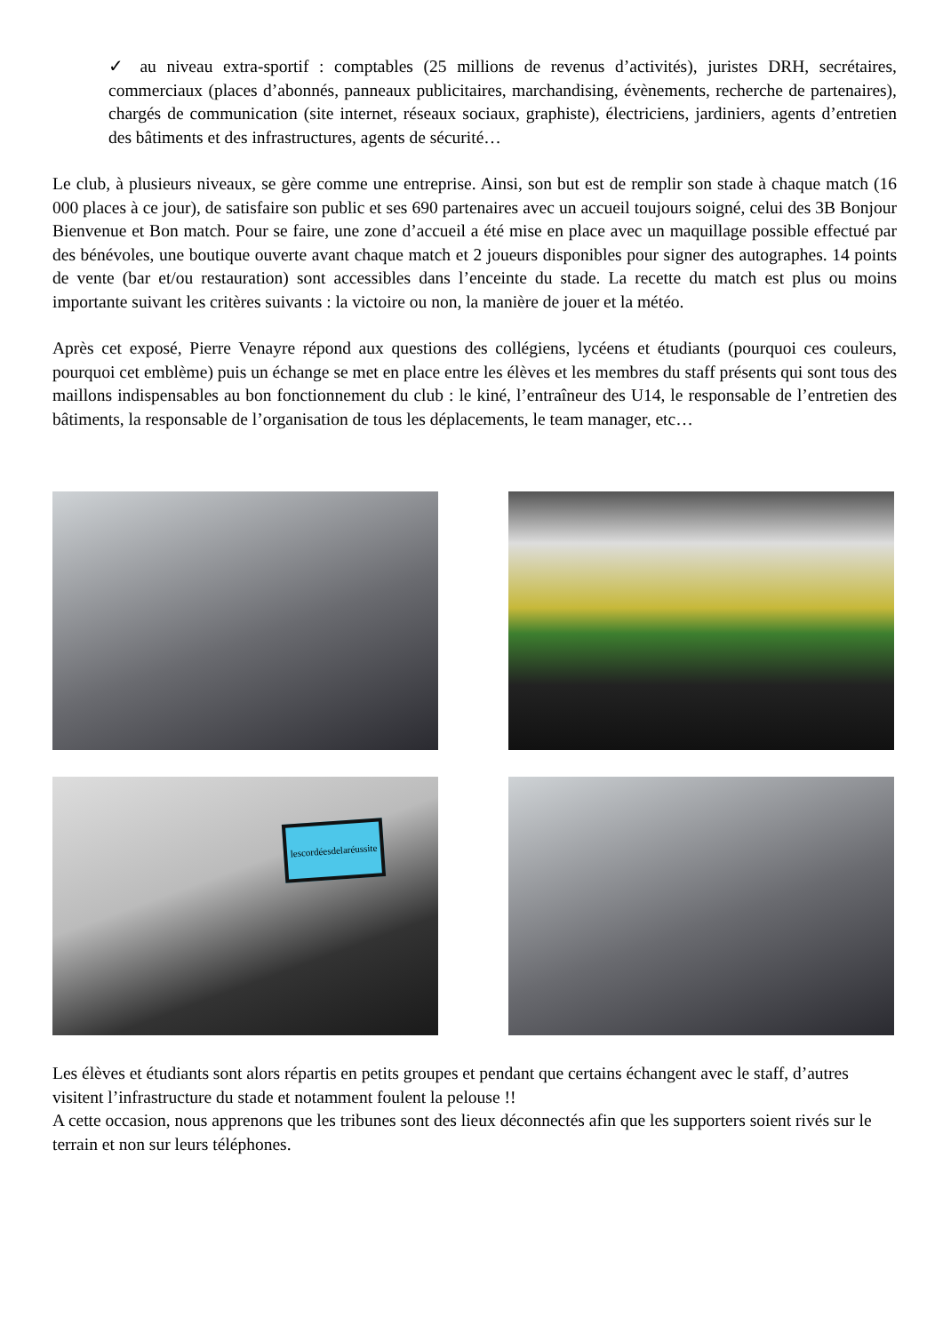✓ au niveau extra-sportif : comptables (25 millions de revenus d’activités), juristes DRH, secrétaires, commerciaux (places d’abonnés, panneaux publicitaires, marchandising, évènements, recherche de partenaires), chargés de communication (site internet, réseaux sociaux, graphiste), électriciens, jardiniers, agents d’entretien des bâtiments et des infrastructures, agents de sécurité…
Le club, à plusieurs niveaux, se gère comme une entreprise. Ainsi, son but est de remplir son stade à chaque match (16 000 places à ce jour), de satisfaire son public et ses 690 partenaires avec un accueil toujours soigné, celui des 3B Bonjour Bienvenue et Bon match. Pour se faire, une zone d’accueil a été mise en place avec un maquillage possible effectué par des bénévoles, une boutique ouverte avant chaque match et 2 joueurs disponibles pour signer des autographes. 14 points de vente (bar et/ou restauration) sont accessibles dans l’enceinte du stade. La recette du match est plus ou moins importante suivant les critères suivants : la victoire ou non, la manière de jouer et la météo.
Après cet exposé, Pierre Venayre répond aux questions des collégiens, lycéens et étudiants (pourquoi ces couleurs, pourquoi cet emblème) puis un échange se met en place entre les élèves et les membres du staff présents qui sont tous des maillons indispensables au bon fonctionnement du club : le kiné, l’entraîneur des U14, le responsable de l’entretien des bâtiments, la responsable de l’organisation de tous les déplacements, le team manager, etc…
lescordéesdelaréussite
Les élèves et étudiants sont alors répartis en petits groupes et pendant que certains échangent avec le staff, d’autres visitent l’infrastructure du stade et notamment foulent la pelouse !!
A cette occasion, nous apprenons que les tribunes sont des lieux déconnectés afin que les supporters soient rivés sur le terrain et non sur leurs téléphones.